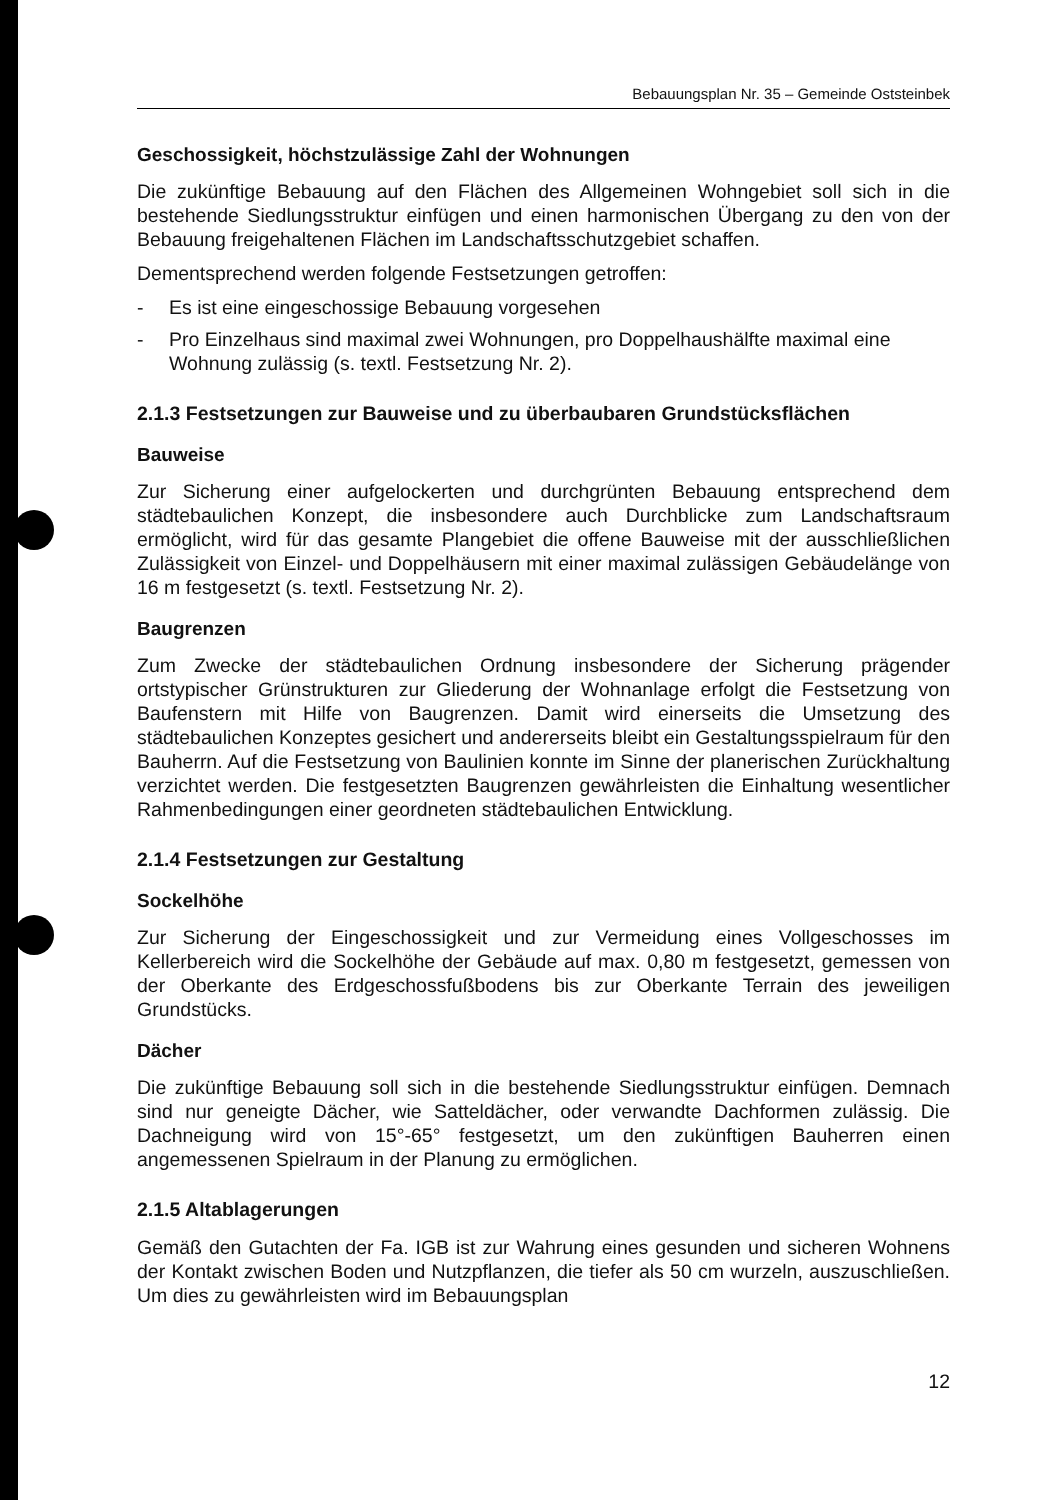Bebauungsplan Nr. 35 – Gemeinde Oststeinbek
Geschossigkeit, höchstzulässige Zahl der Wohnungen
Die zukünftige Bebauung auf den Flächen des Allgemeinen Wohngebiet soll sich in die bestehende Siedlungsstruktur einfügen und einen harmonischen Übergang zu den von der Bebauung freigehaltenen Flächen im Landschaftsschutzgebiet schaffen.
Dementsprechend werden folgende Festsetzungen getroffen:
- Es ist eine eingeschossige Bebauung vorgesehen
- Pro Einzelhaus sind maximal zwei Wohnungen, pro Doppelhaushälfte maximal eine Wohnung zulässig (s. textl. Festsetzung Nr. 2).
2.1.3 Festsetzungen zur Bauweise und zu überbaubaren Grundstücksflächen
Bauweise
Zur Sicherung einer aufgelockerten und durchgrünten Bebauung entsprechend dem städtebaulichen Konzept, die insbesondere auch Durchblicke zum Landschaftsraum ermöglicht, wird für das gesamte Plangebiet die offene Bauweise mit der ausschließlichen Zulässigkeit von Einzel- und Doppelhäusern mit einer maximal zulässigen Gebäudelänge von 16 m festgesetzt (s. textl. Festsetzung Nr. 2).
Baugrenzen
Zum Zwecke der städtebaulichen Ordnung insbesondere der Sicherung prägender ortstypischer Grünstrukturen zur Gliederung der Wohnanlage erfolgt die Festsetzung von Baufenstern mit Hilfe von Baugrenzen. Damit wird einerseits die Umsetzung des städtebaulichen Konzeptes gesichert und andererseits bleibt ein Gestaltungsspielraum für den Bauherrn. Auf die Festsetzung von Baulinien konnte im Sinne der planerischen Zurückhaltung verzichtet werden. Die festgesetzten Baugrenzen gewährleisten die Einhaltung wesentlicher Rahmenbedingungen einer geordneten städtebaulichen Entwicklung.
2.1.4 Festsetzungen zur Gestaltung
Sockelhöhe
Zur Sicherung der Eingeschossigkeit und zur Vermeidung eines Vollgeschosses im Kellerbereich wird die Sockelhöhe der Gebäude auf max. 0,80 m festgesetzt, gemessen von der Oberkante des Erdgeschossfußbodens bis zur Oberkante Terrain des jeweiligen Grundstücks.
Dächer
Die zukünftige Bebauung soll sich in die bestehende Siedlungsstruktur einfügen. Demnach sind nur geneigte Dächer, wie Satteldächer, oder verwandte Dachformen zulässig. Die Dachneigung wird von 15°-65° festgesetzt, um den zukünftigen Bauherren einen angemessenen Spielraum in der Planung zu ermöglichen.
2.1.5 Altablagerungen
Gemäß den Gutachten der Fa. IGB ist zur Wahrung eines gesunden und sicheren Wohnens der Kontakt zwischen Boden und Nutzpflanzen, die tiefer als 50 cm wurzeln, auszuschließen. Um dies zu gewährleisten wird im Bebauungsplan
12